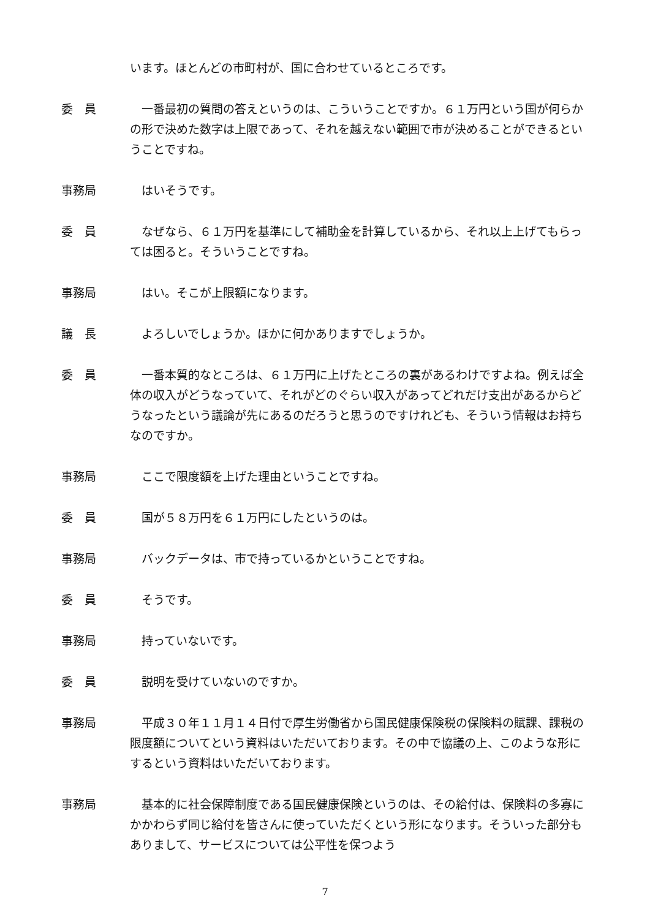います。ほとんどの市町村が、国に合わせているところです。
委　員 　一番最初の質問の答えというのは、こういうことですか。６１万円という国が何らかの形で決めた数字は上限であって、それを越えない範囲で市が決めることができるということですね。
事務局 　はいそうです。
委　員 　なぜなら、６１万円を基準にして補助金を計算しているから、それ以上上げてもらっては困ると。そういうことですね。
事務局 　はい。そこが上限額になります。
議　長 　よろしいでしょうか。ほかに何かありますでしょうか。
委　員 　一番本質的なところは、６１万円に上げたところの裏があるわけですよね。例えば全体の収入がどうなっていて、それがどのぐらい収入があってどれだけ支出があるからどうなったという議論が先にあるのだろうと思うのですけれども、そういう情報はお持ちなのですか。
事務局 　ここで限度額を上げた理由ということですね。
委　員 　国が５８万円を６１万円にしたというのは。
事務局 　バックデータは、市で持っているかということですね。
委　員 　そうです。
事務局 　持っていないです。
委　員 　説明を受けていないのですか。
事務局 　平成３０年１１月１４日付で厚生労働省から国民健康保険税の保険料の賦課、課税の限度額についてという資料はいただいております。その中で協議の上、このような形にするという資料はいただいております。
事務局 　基本的に社会保障制度である国民健康保険というのは、その給付は、保険料の多寡にかかわらず同じ給付を皆さんに使っていただくという形になります。そういった部分もありまして、サービスについては公平性を保つよう
7